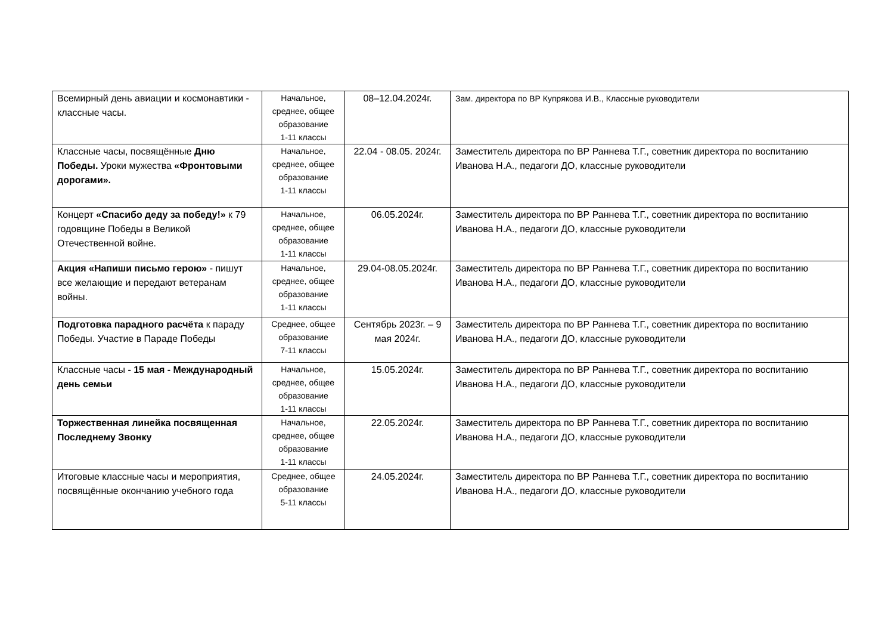| Всемирный день авиации и космонавтики - классные часы. | Начальное, среднее, общее образование 1-11 классы | 08–12.04.2024г. | Зам. директора по ВР Купрякова И.В., Классные руководители |
| Классные часы, посвящённые Дню Победы. Уроки мужества «Фронтовыми дорогами». | Начальное, среднее, общее образование 1-11 классы | 22.04 - 08.05. 2024г. | Заместитель директора по ВР Раннева Т.Г., советник директора по воспитанию Иванова Н.А., педагоги ДО, классные руководители |
| Концерт «Спасибо деду за победу!» к 79 годовщине Победы в Великой Отечественной войне. | Начальное, среднее, общее образование 1-11 классы | 06.05.2024г. | Заместитель директора по ВР Раннева Т.Г., советник директора по воспитанию Иванова Н.А., педагоги ДО, классные руководители |
| Акция «Напиши письмо герою» - пишут все желающие и передают ветеранам войны. | Начальное, среднее, общее образование 1-11 классы | 29.04-08.05.2024г. | Заместитель директора по ВР Раннева Т.Г., советник директора по воспитанию Иванова Н.А., педагоги ДО, классные руководители |
| Подготовка парадного расчёта к параду Победы. Участие в Параде Победы | Среднее, общее образование 7-11 классы | Сентябрь 2023г. – 9 мая 2024г. | Заместитель директора по ВР Раннева Т.Г., советник директора по воспитанию Иванова Н.А., педагоги ДО, классные руководители |
| Классные часы - 15 мая - Международный день семьи | Начальное, среднее, общее образование 1-11 классы | 15.05.2024г. | Заместитель директора по ВР Раннева Т.Г., советник директора по воспитанию Иванова Н.А., педагоги ДО, классные руководители |
| Торжественная линейка посвященная Последнему Звонку | Начальное, среднее, общее образование 1-11 классы | 22.05.2024г. | Заместитель директора по ВР Раннева Т.Г., советник директора по воспитанию Иванова Н.А., педагоги ДО, классные руководители |
| Итоговые классные часы и мероприятия, посвящённые окончанию учебного года | Среднее, общее образование 5-11 классы | 24.05.2024г. | Заместитель директора по ВР Раннева Т.Г., советник директора по воспитанию Иванова Н.А., педагоги ДО, классные руководители |